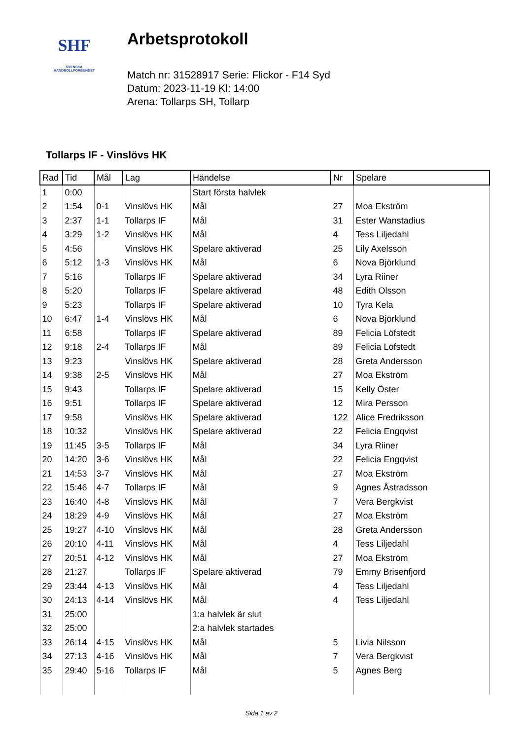SHF
SVENSKA
HANDBOLLFÖRBUNDET
Arbetsprotokoll
Match nr: 31528917 Serie: Flickor - F14 Syd
Datum: 2023-11-19 Kl: 14:00
Arena: Tollarps SH, Tollarp
Tollarps IF - Vinslövs HK
| Rad | Tid | Mål | Lag | Händelse | Nr | Spelare |
| --- | --- | --- | --- | --- | --- | --- |
| 1 | 0:00 | | | Start första halvlek | | |
| 2 | 1:54 | 0-1 | Vinslövs HK | Mål | 27 | Moa Ekström |
| 3 | 2:37 | 1-1 | Tollarps IF | Mål | 31 | Ester Wanstadius |
| 4 | 3:29 | 1-2 | Vinslövs HK | Mål | 4 | Tess Liljedahl |
| 5 | 4:56 | | Vinslövs HK | Spelare aktiverad | 25 | Lily Axelsson |
| 6 | 5:12 | 1-3 | Vinslövs HK | Mål | 6 | Nova Björklund |
| 7 | 5:16 | | Tollarps IF | Spelare aktiverad | 34 | Lyra Riiner |
| 8 | 5:20 | | Tollarps IF | Spelare aktiverad | 48 | Edith Olsson |
| 9 | 5:23 | | Tollarps IF | Spelare aktiverad | 10 | Tyra Kela |
| 10 | 6:47 | 1-4 | Vinslövs HK | Mål | 6 | Nova Björklund |
| 11 | 6:58 | | Tollarps IF | Spelare aktiverad | 89 | Felicia Löfstedt |
| 12 | 9:18 | 2-4 | Tollarps IF | Mål | 89 | Felicia Löfstedt |
| 13 | 9:23 | | Vinslövs HK | Spelare aktiverad | 28 | Greta Andersson |
| 14 | 9:38 | 2-5 | Vinslövs HK | Mål | 27 | Moa Ekström |
| 15 | 9:43 | | Tollarps IF | Spelare aktiverad | 15 | Kelly Öster |
| 16 | 9:51 | | Tollarps IF | Spelare aktiverad | 12 | Mira Persson |
| 17 | 9:58 | | Vinslövs HK | Spelare aktiverad | 122 | Alice Fredriksson |
| 18 | 10:32 | | Vinslövs HK | Spelare aktiverad | 22 | Felicia Engqvist |
| 19 | 11:45 | 3-5 | Tollarps IF | Mål | 34 | Lyra Riiner |
| 20 | 14:20 | 3-6 | Vinslövs HK | Mål | 22 | Felicia Engqvist |
| 21 | 14:53 | 3-7 | Vinslövs HK | Mål | 27 | Moa Ekström |
| 22 | 15:46 | 4-7 | Tollarps IF | Mål | 9 | Agnes Åstradsson |
| 23 | 16:40 | 4-8 | Vinslövs HK | Mål | 7 | Vera Bergkvist |
| 24 | 18:29 | 4-9 | Vinslövs HK | Mål | 27 | Moa Ekström |
| 25 | 19:27 | 4-10 | Vinslövs HK | Mål | 28 | Greta Andersson |
| 26 | 20:10 | 4-11 | Vinslövs HK | Mål | 4 | Tess Liljedahl |
| 27 | 20:51 | 4-12 | Vinslövs HK | Mål | 27 | Moa Ekström |
| 28 | 21:27 | | Tollarps IF | Spelare aktiverad | 79 | Emmy Brisenfjord |
| 29 | 23:44 | 4-13 | Vinslövs HK | Mål | 4 | Tess Liljedahl |
| 30 | 24:13 | 4-14 | Vinslövs HK | Mål | 4 | Tess Liljedahl |
| 31 | 25:00 | | | 1:a halvlek är slut | | |
| 32 | 25:00 | | | 2:a halvlek startades | | |
| 33 | 26:14 | 4-15 | Vinslövs HK | Mål | 5 | Livia Nilsson |
| 34 | 27:13 | 4-16 | Vinslövs HK | Mål | 7 | Vera Bergkvist |
| 35 | 29:40 | 5-16 | Tollarps IF | Mål | 5 | Agnes Berg |
Sida 1 av 2